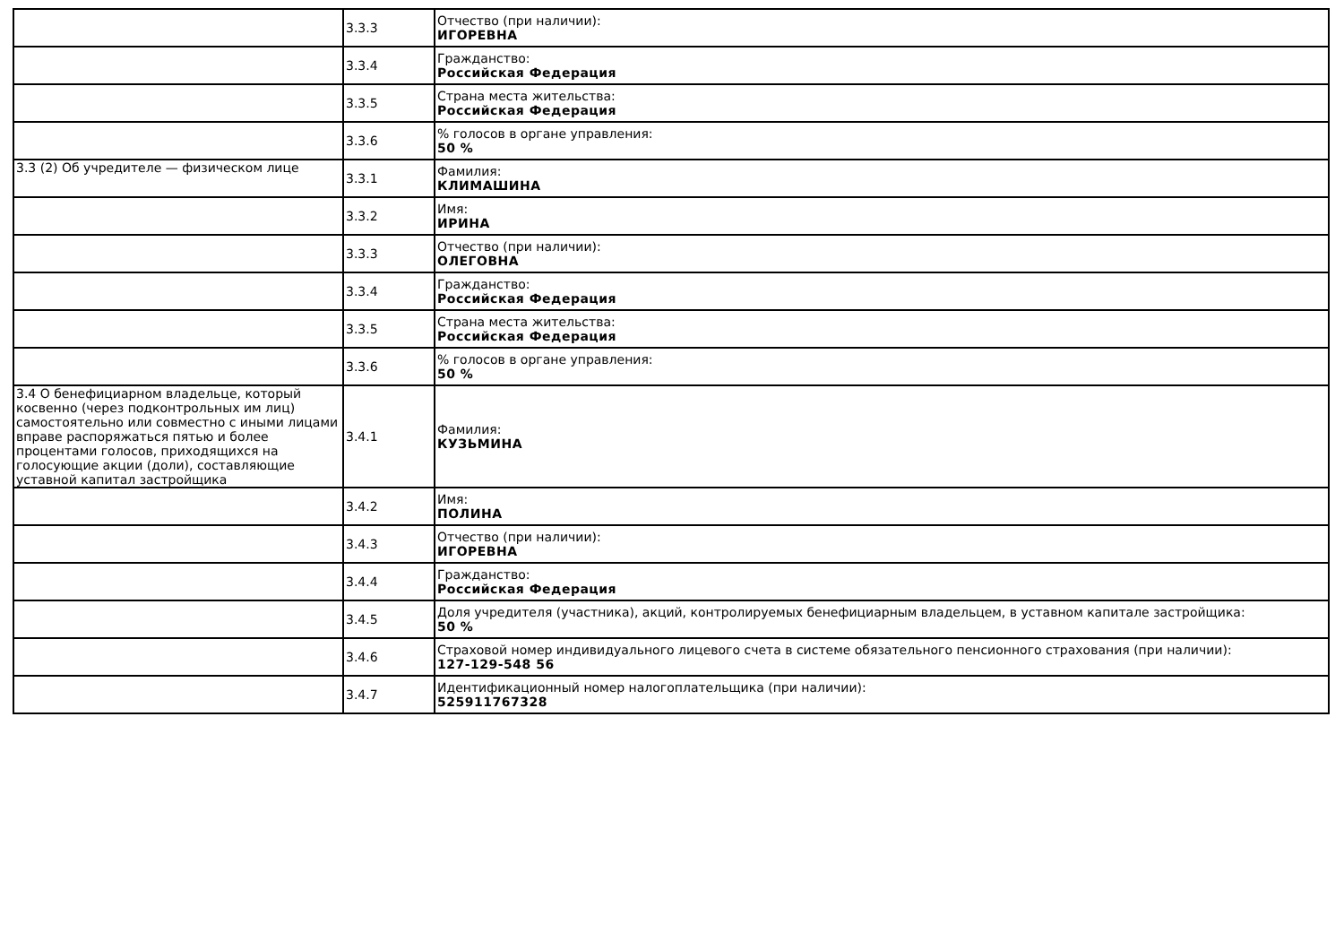| | 3.3.3 | Отчество (при наличии): ИГОРЕВНА |
| | 3.3.4 | Гражданство: Российская Федерация |
| | 3.3.5 | Страна места жительства: Российская Федерация |
| | 3.3.6 | % голосов в органе управления: 50 % |
| 3.3 (2) Об учредителе — физическом лице | 3.3.1 | Фамилия: КЛИМАШИНА |
| | 3.3.2 | Имя: ИРИНА |
| | 3.3.3 | Отчество (при наличии): ОЛЕГОВНА |
| | 3.3.4 | Гражданство: Российская Федерация |
| | 3.3.5 | Страна места жительства: Российская Федерация |
| | 3.3.6 | % голосов в органе управления: 50 % |
| 3.4 О бенефициарном владельце, который косвенно (через подконтрольных им лиц) самостоятельно или совместно с иными лицами вправе распоряжаться пятью и более процентами голосов, приходящихся на голосующие акции (доли), составляющие уставной капитал застройщика | 3.4.1 | Фамилия: КУЗЬМИНА |
| | 3.4.2 | Имя: ПОЛИНА |
| | 3.4.3 | Отчество (при наличии): ИГОРЕВНА |
| | 3.4.4 | Гражданство: Российская Федерация |
| | 3.4.5 | Доля учредителя (участника), акций, контролируемых бенефициарным владельцем, в уставном капитале застройщика: 50 % |
| | 3.4.6 | Страховой номер индивидуального лицевого счета в системе обязательного пенсионного страхования (при наличии): 127-129-548 56 |
| | 3.4.7 | Идентификационный номер налогоплательщика (при наличии): 525911767328 |